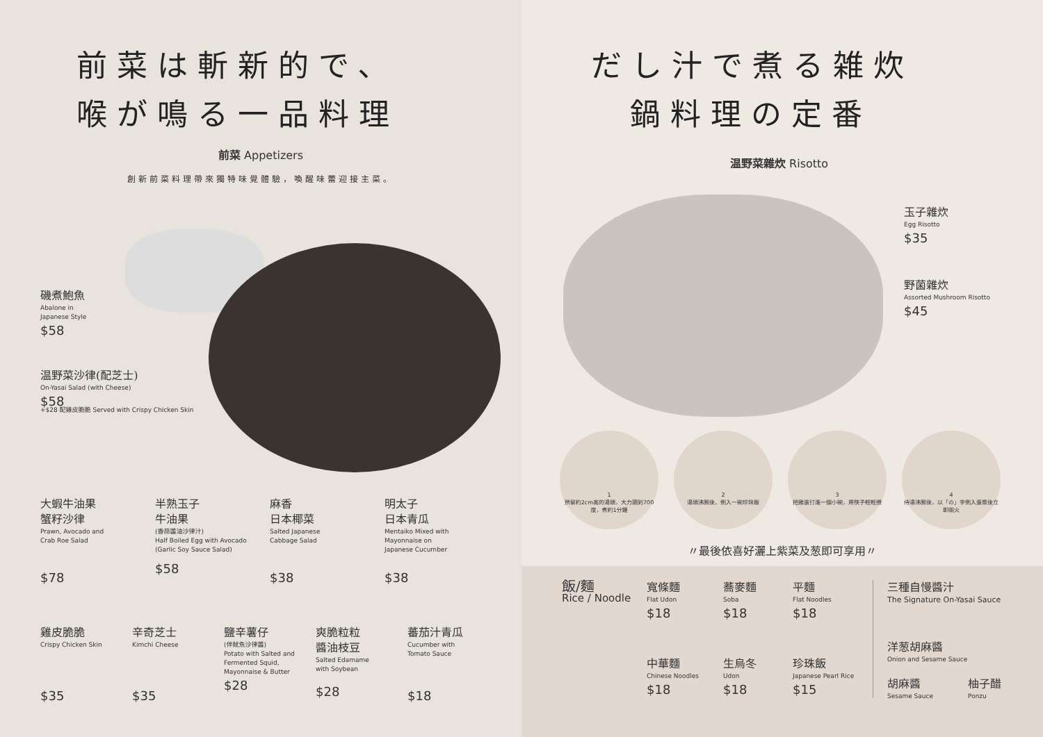前菜は斬新的で、
喉が鳴る一品料理
前菜 Appetizers
創新前菜料理帶來獨特味覺體驗，喚醒味蕾迎接主菜。
磯煮鮑魚
Abalone in
Japanese Style
$58
温野菜沙律(配芝士)
On-Yasai Salad (with Cheese)
$58
+$28 配雞皮脆脆 Served with Crispy Chicken Skin
大蝦牛油果
蟹籽沙律
Prawn, Avocado and
Crab Roe Salad
$78
半熟玉子
牛油果
(香蒜醬油沙律汁)
Half Boiled Egg with Avocado
(Garlic Soy Sauce Salad)
$58
麻香
日本椰菜
Salted Japanese
Cabbage Salad
$38
明太子
日本青瓜
Mentaiko Mixed with
Mayonnaise on
Japanese Cucumber
$38
雞皮脆脆
Crispy Chicken Skin
$35
辛奇芝士
Kimchi Cheese
$35
鹽辛薯仔
(伴魷魚沙律醬)
Potato with Salted and
Fermented Squid,
Mayonnaise & Butter
$28
爽脆粒粒
醬油枝豆
Salted Edamame
with Soybean
$28
蕃茄汁青瓜
Cucumber with
Tomato Sauce
$18
だし汁で煮る雑炊
鍋料理の定番
温野菜雜炊 Risotto
玉子雜炊
Egg Risotto
$35
野菌雜炊
Assorted Mushroom Risotto
$45
1
預留約2cm高的湯頭，大力調到700度，煮約1分鐘
2
湯頭沸騰後，倒入一碗珍珠飯
3
把雞蛋打進一個小碗，用筷子輕輕攪
4
待湯沸騰後，以「の」字倒入蛋漿後立即關火
〃最後依喜好灑上紫菜及葱即可享用〃
飯/麵
Rice / Noodle
寬條麵
Flat Udon
$18
蕎麥麵
Soba
$18
平麵
Flat Noodles
$18
中華麵
Chinese Noodles
$18
生烏冬
Udon
$18
珍珠飯
Japanese Pearl Rice
$15
三種自慢醬汁
The Signature On-Yasai Sauce
洋葱胡麻醬
Onion and Sesame Sauce
胡麻醬
Sesame Sauce
柚子醋
Ponzu